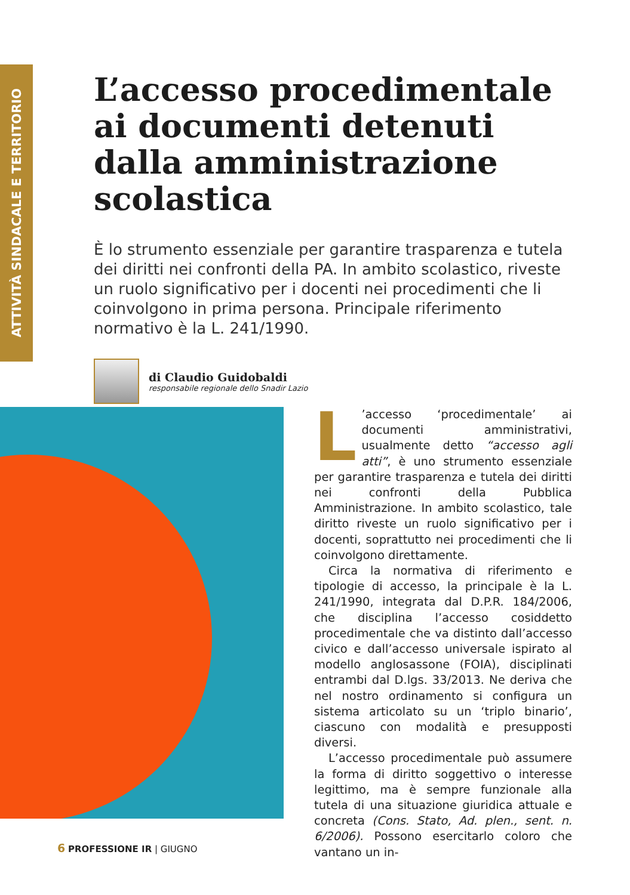ATTIVITÀ SINDACALE E TERRITORIO
L’accesso procedimentale ai documenti detenuti dalla amministrazione scolastica
È lo strumento essenziale per garantire trasparenza e tutela dei diritti nei confronti della PA. In ambito scolastico, riveste un ruolo significativo per i docenti nei procedimenti che li coinvolgono in prima persona. Principale riferimento normativo è la L. 241/1990.
di Claudio Guidobaldi
responsabile regionale dello Snadir Lazio
L’accesso ‘procedimentale’ ai documenti amministrativi, usualmente detto “accesso agli atti”, è uno strumento essenziale per garantire trasparenza e tutela dei diritti nei confronti della Pubblica Amministrazione. In ambito scolastico, tale diritto riveste un ruolo significativo per i docenti, soprattutto nei procedimenti che li coinvolgono direttamente.
Circa la normativa di riferimento e tipologie di accesso, la principale è la L. 241/1990, integrata dal D.P.R. 184/2006, che disciplina l’accesso cosiddetto procedimentale che va distinto dall’accesso civico e dall’accesso universale ispirato al modello anglosassone (FOIA), disciplinati entrambi dal D.lgs. 33/2013. Ne deriva che nel nostro ordinamento si configura un sistema articolato su un ‘triplo binario’, ciascuno con modalità e presupposti diversi.
L’accesso procedimentale può assumere la forma di diritto soggettivo o interesse legittimo, ma è sempre funzionale alla tutela di una situazione giuridica attuale e concreta (Cons. Stato, Ad. plen., sent. n. 6/2006). Possono esercitarlo coloro che vantano un in-
6 PROFESSIONE IR | GIUGNO